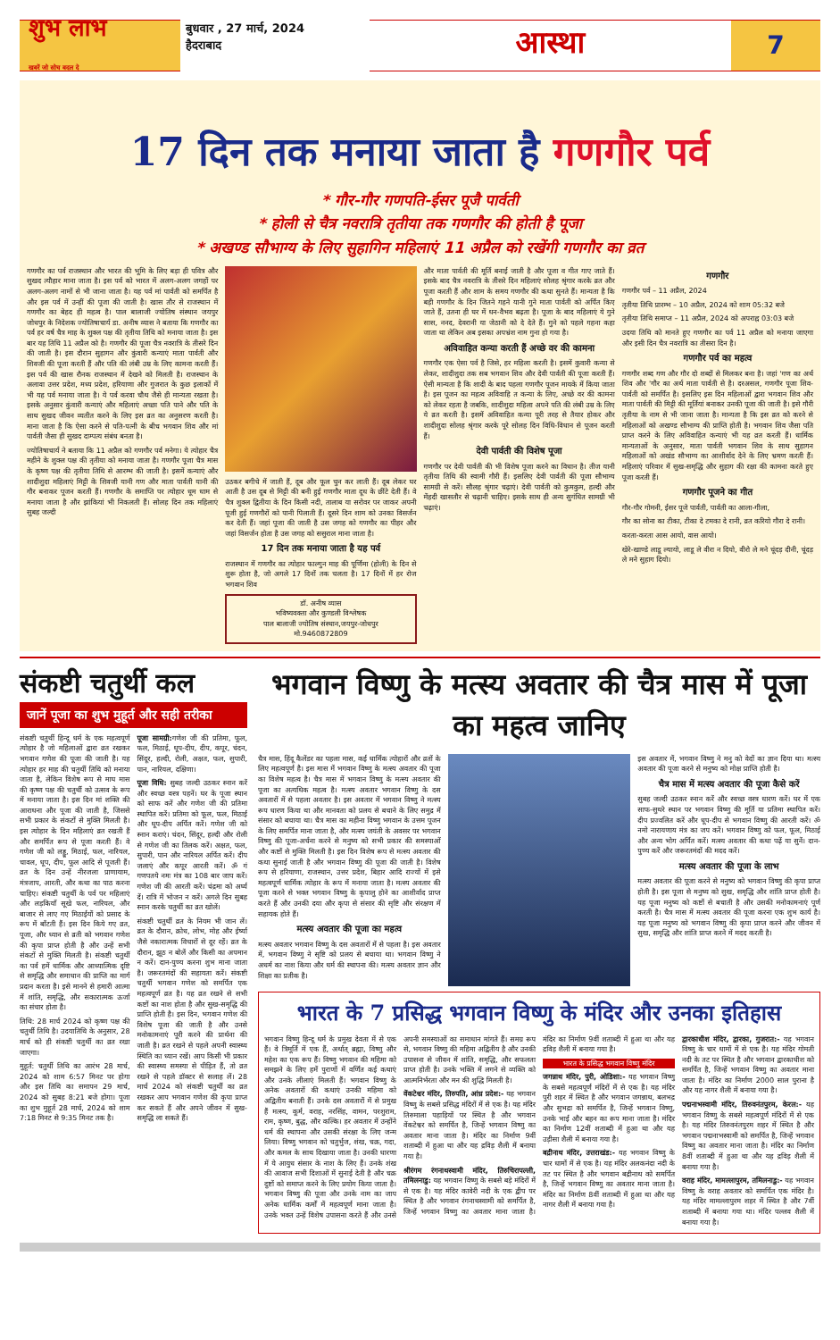शुभ लाभ
खबरें जो सोच बदल दे
बुधवार , 27 मार्च, 2024
हैदराबाद
आस्था
7
17 दिन तक मनाया जाता है गणगौर पर्व
* गौर-गौर गणपति-ईसर पूजै पार्वती
* होली से चैत्र नवरात्रि तृतीया तक गणगौर की होती है पूजा
* अखण्ड सौभाग्य के लिए सुहागिन महिलाएं 11 अप्रैल को रखेंगी गणगौर का व्रत
गणगौर का पर्व राजस्थान और भारत की भूमि के लिए बड़ा ही पवित्र और सुखद त्यौहार माना जाता है। इस पर्व को भारत में अलग-अलग जगहों पर अलग-अलग नामों से भी जाना जाता है। यह पर्व मां पार्वती को समर्पित है और इस पर्व में उन्हीं की पूजा की जाती है। खास तौर से राजस्थान में गणगौर का बेहद ही महत्व है। पाल बालाजी ज्योतिष संस्थान जयपुर जोधपुर के निदेशक ज्योतिषाचार्य डा. अनीष व्यास ने बताया कि गणगौर का पर्व हर वर्ष चैत्र माह के शुक्ल पक्ष की तृतीया तिथि को मनाया जाता है। इस बार यह तिथि 11 अप्रैल को है। गणगौर की पूजा चैत्र नवरात्रि के तीसरे दिन की जाती है। इस दौरान सुहागन और कुंवारी कन्याएं माता पार्वती और शिवजी की पूजा करती हैं और पति की लंबी उम्र के लिए कामना करती हैं। इस पर्व की खास रौनक राजस्थान में देखने को मिलती है। राजस्थान के अलावा उत्तर प्रदेश, मध्य प्रदेश, हरियाणा और गुजरात के कुछ इलाकों में भी यह पर्व मनाया जाता है। ये पर्व करवा चौथ जैसे ही मान्यता रखता है। इसके अनुसार कुंवारी कन्याएं और महिलाएं अच्छा पति पाने और पति के साथ सुखद जीवन व्यतीत करने के लिए इस व्रत का अनुसरण करती है। माना जाता है कि ऐसा करने से पति-पत्नी के बीच भगवान शिव और मां पार्वती जैसा ही सुखद दाम्पत्य संबंध बनता है।
ज्योतिषाचार्य ने बताया कि 11 अप्रैल को गणगौर पर्व मनेगा। ये त्योहार चैत्र महीने के शुक्ल पक्ष की तृतीया को मनाया जाता है। गणगौर पूजा चैत्र मास के कृष्ण पक्ष की तृतीया तिथि से आरम्भ की जाती है। इसमें कन्याएं और शादीशुदा महिलाएं मिट्टी के शिवजी यानी गण और माता पार्वती यानी की गौर बनाकर पूजन करती हैं। गणगौर के समाप्ति पर त्योहार धूम धाम से मनाया जाता है और झांकियां भी निकलती हैं। सोलह दिन तक महिलाएं सुबह जल्दी
उठकर बगीचे में जाती हैं, दूब और फूल चुन कर लाती हैं। दूब लेकर घर आती है उस दूब से मिट्टी की बनी हुई गणगौर माता दूध के छींटे देती हैं। वे चैत्र शुक्ल द्वितीया के दिन किसी नदी, तालाब या सरोवर पर जाकर अपनी पूजी हुई गणगौरों को पानी पिलाती हैं। दूसरे दिन शाम को उनका विसर्जन कर देती हैं। जहां पूजा की जाती है उस जगह को गणगौर का पीहर और जहां विसर्जन होता है उस जगह को ससुराल माना जाता है।
17 दिन तक मनाया जाता है यह पर्व
राजस्थान में गणगौर का त्योहार फाल्गुन माह की पूर्णिमा (होली) के दिन से शुरू होता है, जो अगले 17 दिनों तक चलता है। 17 दिनों में हर रोज भगवान शिव
डॉ. अनीष व्यास
भविष्यवक्ता और कुण्डली विश्लेषक
पाल बालाजी ज्योतिष संस्थान,जयपुर-जोधपुर
मो.9460872809
और माता पार्वती की मूर्ति बनाई जाती है और पूजा व गीत गाए जाते हैं। इसके बाद चैत्र नवरात्रि के तीसरे दिन महिलाएं सोलह श्रृंगार करके व्रत और पूजा करती हैं और शाम के समय गणगौर की कथा सुनते हैं। मान्यता है कि बड़ी गणगौर के दिन जितने गहने यानी गुने माता पार्वती को अर्पित किए जाते हैं, उतना ही घर में धन-वैभव बढ़ता है। पूजा के बाद महिलाएं ये गुने सास, ननद, देवरानी या जेठानी को दे देते हैं। गुने को पहले गहना कहा जाता था लेकिन अब इसका अपभ्रंश नाम गुना हो गया है।
अविवाहित कन्या करती हैं अच्छे वर की कामना
गणगौर एक ऐसा पर्व है जिसे, हर महिला करती है। इसमें कुवारी कन्या से लेकर, शादीशुदा तक सब भगवान शिव और देवी पार्वती की पूजा करती हैं। ऐसी मान्यता है कि शादी के बाद पहला गणगौर पूजन मायके में किया जाता है। इस पूजन का महत्व अविवाहि त कन्या के लिए, अच्छे वर की कामना को लेकर रहता है जबकि, शादीशुदा महिला अपने पति की लंबी उम्र के लिए ये व्रत करती है। इसमें अविवाहित कन्या पूरी तरह से तैयार होकर और शादीशुदा सोलह श्रृंगार करके पूरे सोलह दिन विधि-विधान से पूजन करती हैं।
देवी पार्वती की विशेष पूजा
गणगौर पर देवी पार्वती की भी विशेष पूजा करने का विधान है। तीज यानी तृतीया तिथि की स्वामी गौरी हैं। इसलिए देवी पार्वती की पूजा सौभाग्य सामग्री से करें। सौलह श्रृंगार चढ़ाएं। देवी पार्वती को कुमकुम, हल्दी और मेंहदी खासतौर से चढ़ानी चाहिए। इसके साथ ही अन्य सुगंधित सामग्री भी चढ़ाएं।
गणगौर
गणगौर पर्व – 11 अप्रैल, 2024
तृतीया तिथि प्रारम्भ – 10 अप्रैल, 2024 को शाम 05:32 बजे
तृतीया तिथि समाप्त – 11 अप्रैल, 2024 को अपराह्न 03:03 बजे
उदया तिथि को मानते हुए गणगौर का पर्व 11 अप्रैल को मनाया जाएगा और इसी दिन चैत्र नवरात्रि का तीसरा दिन है।
गणगौर पर्व का महत्व
गणगौर शब्द गण और गौर दो शब्दों से मिलकर बना है। जहां 'गण का अर्थ शिव और 'गौर का अर्थ माता पार्वती से है। दरअसल, गणगौर पूजा शिव-पार्वती को समर्पित है। इसलिए इस दिन महिलाओं द्वारा भगवान शिव और माता पार्वती की मिट्टी की मूर्तियां बनाकर उनकी पूजा की जाती है। इसे गौरी तृतीया के नाम से भी जाना जाता है। मान्यता है कि इस व्रत को करने से महिलाओं को अखण्ड सौभाग्य की प्राप्ति होती है। भगवान शिव जैसा पति प्राप्त करने के लिए अविवाहित कन्याएं भी यह व्रत करती हैं। धार्मिक मान्यताओं के अनुसार, माता पार्वती भगवान शिव के साथ सुहागन महिलाओं को अखंड सौभाग्य का आशीर्वाद देने के लिए भ्रमण करती हैं। महिलाएं परिवार में सुख-समृद्धि और सुहाग की रक्षा की कामना करते हुए पूजा करती हैं।
गणगौर पूजने का गीत
गौर-गौर गोमनी, ईसर पूजे पार्वती, पार्वती का आला-गीला,
गौर का सोना का टीका, टीका दे टमका दे रानी, व्रत करियो गौरा दे रानी।
करता-करता आस आयो, वास आयो।
खेरे-खाण्डे लाडू ल्यायो, लाडू ले वीरा न दियो, वीरो ले मने चूंदड़ दीनी, चूंदड़ ले मने सुहाग दियो।
संकष्टी चतुर्थी कल
जानें पूजा का शुभ मुहूर्त और सही तरीका
संकष्टी चतुर्थी हिन्दू धर्म के एक महत्वपूर्ण त्योहार है जो महिलाओं द्वारा व्रत रखकर भगवान गणेश की पूजा की जाती है। यह त्योहार हर माह की चतुर्थी तिथि को मनाया जाता है, लेकिन विशेष रूप से माघ मास की कृष्ण पक्ष की चतुर्थी को उत्सव के रूप में मनाया जाता है। इस दिन मां शक्ति की आराधना और पूजा की जाती है, जिससे सभी प्रकार के संकटों से मुक्ति मिलती है। इस त्योहार के दिन महिलाएं व्रत रखती हैं और समर्पित रूप से पूजा करती हैं। वे गणेश जी को लड्डू, मिठाई, फल, नारियल, चावल, धूप, दीप, फूल आदि से पूजती हैं। व्रत के दिन उन्हें नीरजला प्राणायाम, मंत्रजाप, आरती, और कथा का पाठ करना चाहिए। संकष्टी चतुर्थी के पर्व पर महिलाएं और लड़कियाँ सूखे फल, नारियल, और बाजार से लाए गए मिठाईयों को प्रसाद के रूप में बाँटती हैं। इस दिन किये गए व्रत, पूजा, और ध्यान से व्रती को भगवान गणेश की कृपा प्राप्त होती है और उन्हें सभी संकटों से मुक्ति मिलती है। संकष्टी चतुर्थी का पर्व हमें धार्मिक और आध्यात्मिक दृष्टि से समृद्धि और समाधान की प्राप्ति का मार्ग प्रदान करता है। इसे मानने से हमारी आत्मा में शांति, समृद्धि, और सकारात्मक ऊर्जा का संचार होता है।
तिथि: 28 मार्च 2024 को कृष्ण पक्ष की चतुर्थी तिथि है। उदयातिथि के अनुसार, 28 मार्च को ही संकष्टी चतुर्थी का व्रत रखा जाएगा।
मुहूर्त: चतुर्थी तिथि का आरंभ 28 मार्च, 2024 को शाम 6:57 मिनट पर होगा और इस तिथि का समापन 29 मार्च, 2024 को सुबह 8:21 बजे होगा। पूजा का शुभ मुहूर्त 28 मार्च, 2024 को शाम 7:18 मिनट से 9:35 मिनट तक है।
पूजा सामग्री: गणेश जी की प्रतिमा, फूल, फल, मिठाई, धूप-दीप, दीप, कपूर, चंदन, सिंदूर, हल्दी, रोली, अक्षत, फल, सुपारी, पान, नारियल, दक्षिणा।
पूजा विधि: सुबह जल्दी उठकर स्नान करें और स्वच्छ वस्त्र पहनें। घर के पूजा स्थान को साफ करें और गणेश जी की प्रतिमा स्थापित करें। प्रतिमा को फूल, फल, मिठाई और धूप-दीप अर्पित करें। गणेश जी को स्नान कराएं। चंदन, सिंदूर, हल्दी और रोली से गणेश जी का तिलक करें। अक्षत, फल, सुपारी, पान और नारियल अर्पित करें। दीप जलाएं और कपूर आरती करें। ॐ गं गणपतये नमः मंत्र का 108 बार जाप करें। गणेश जी की आरती करें। चंद्रमा को अर्घ्य दें। रात्रि में भोजन न करें। अगले दिन सुबह स्नान करके चतुर्थी का व्रत खोलें।
संकष्टी चतुर्थी व्रत के नियम भी जान लें। व्रत के दौरान, क्रोध, लोभ, मोह और ईर्ष्या जैसे नकारात्मक विचारों से दूर रहें। व्रत के दौरान, झूठ न बोलें और किसी का अपमान न करें। दान-पुण्य करना शुभ माना जाता है। जरूरतमंदों की सहायता करें। संकष्टी चतुर्थी भगवान गणेश को समर्पित एक महत्वपूर्ण व्रत है। यह व्रत रखने से सभी कष्टों का नाश होता है और सुख-समृद्धि की प्राप्ति होती है। इस दिन, भगवान गणेश की विशेष पूजा की जाती है और उनसे मनोकामनाएं पूरी करने की प्रार्थना की जाती है। व्रत रखने से पहले अपनी स्वास्थ्य स्थिति का ध्यान रखें। आप किसी भी प्रकार की स्वास्थ्य समस्या से पीड़ित हैं, तो व्रत रखने से पहले डॉक्टर से सलाह लें। 28 मार्च 2024 को संकष्टी चतुर्थी का व्रत रखकर आप भगवान गणेश की कृपा प्राप्त कर सकते हैं और अपने जीवन में सुख-समृद्धि ला सकते हैं।
भगवान विष्णु के मत्स्य अवतार की चैत्र मास में पूजा का महत्व जानिए
चैत्र मास, हिंदू कैलेंडर का पहला मास, कई धार्मिक त्योहारों और व्रतों के लिए महत्वपूर्ण है। इस मास में भगवान विष्णु के मत्स्य अवतार की पूजा का विशेष महत्व है। चैत्र मास में भगवान विष्णु के मत्स्य अवतार की पूजा का अत्यधिक महत्व है। मत्स्य अवतार भगवान विष्णु के दस अवतारों में से पहला अवतार है। इस अवतार में भगवान विष्णु ने मत्स्य रूप धारण किया था और मानवता को प्रलय से बचाने के लिए समुद्र में संसार को बचाया था। चैत्र मास का महीना विष्णु भगवान के उत्तम पूजन के लिए समर्पित माना जाता है, और मत्स्य जयंती के अवसर पर भगवान विष्णु की पूजा-अर्चना करने से मनुष्य को सभी प्रकार की समस्याओं और कष्टों से मुक्ति मिलती है। इस दिन विशेष रूप से मत्स्य अवतार की कथा सुनाई जाती है और भगवान विष्णु की पूजा की जाती है। विशेष रूप से हरियाणा, राजस्थान, उत्तर प्रदेश, बिहार आदि राज्यों में इसे महत्वपूर्ण धार्मिक त्योहार के रूप में मनाया जाता है। मत्स्य अवतार की पूजा करने से भक्त भगवान विष्णु के कृपालु होने का आशीर्वाद प्राप्त करते हैं और उनकी दया और कृपा से संसार की सृष्टि और संरक्षण में सहायक होते हैं।
मत्स्य अवतार की पूजा का महत्व
मत्स्य अवतार भगवान विष्णु के दस अवतारों में से पहला है। इस अवतार में, भगवान विष्णु ने सृष्टि को प्रलय से बचाया था। भगवान विष्णु ने अधर्म का नाश किया और धर्म की स्थापना की। मत्स्य अवतार ज्ञान और शिक्षा का प्रतीक है।
इस अवतार में, भगवान विष्णु ने मनु को वेदों का ज्ञान दिया था। मत्स्य अवतार की पूजा करने से मनुष्य को मोक्ष प्राप्ति होती है।
चैत्र मास में मत्स्य अवतार की पूजा कैसे करें
सुबह जल्दी उठकर स्नान करें और स्वच्छ वस्त्र धारण करें। घर में एक साफ-सुथरे स्थान पर भगवान विष्णु की मूर्ति या प्रतिमा स्थापित करें। दीप प्रज्वलित करें और धूप-दीप से भगवान विष्णु की आरती करें। ॐ नमो नारायणाय मंत्र का जप करें। भगवान विष्णु को फल, फूल, मिठाई और अन्य भोग अर्पित करें। मत्स्य अवतार की कथा पढ़ें या सुनें। दान-पुण्य करें और जरूरतमंदों की मदद करें।
मत्स्य अवतार की पूजा के लाभ
मत्स्य अवतार की पूजा करने से मनुष्य को भगवान विष्णु की कृपा प्राप्त होती है। इस पूजा से मनुष्य को सुख, समृद्धि और शांति प्राप्त होती है। यह पूजा मनुष्य को कष्टों से बचाती है और उसकी मनोकामनाएं पूर्ण करती है। चैत्र मास में मत्स्य अवतार की पूजा करना एक शुभ कार्य है। यह पूजा मनुष्य को भगवान विष्णु की कृपा प्राप्त करने और जीवन में सुख, समृद्धि और शांति प्राप्त करने में मदद करती है।
भारत के 7 प्रसिद्ध भगवान विष्णु के मंदिर और उनका इतिहास
भगवान विष्णु हिन्दू धर्म के प्रमुख देवता में से एक हैं। वे त्रिमूर्ति में एक हैं, अर्थात् ब्रह्मा, विष्णु और महेश का एक रूप हैं। विष्णु भगवान की महिमा को समझने के लिए हमें पुराणों में वर्णित कई कथाएं और उनके लीलाएं मिलती हैं। भगवान विष्णु के अनेक अवतारों की कथाएं उनकी महिमा को अद्वितीय बनाती हैं। उनके दस अवतारों में से प्रमुख हैं मत्स्य, कूर्म, वराह, नरसिंह, वामन, परशुराम, राम, कृष्ण, बुद्ध, और कल्कि। हर अवतार में उन्होंने धर्म की स्थापना और उसकी संरक्षा के लिए जन्म लिया। विष्णु भगवान को चतुर्भुज, शंख, चक्र, गदा, और कमल के साथ दिखाया जाता है। उनकी धारणा में ये आयुध संसार के नाश के लिए हैं। उनके शंख की आवाज सभी दिशाओं में सुनाई देती है और चक्र दुष्टों को समाप्त करने के लिए प्रयोग किया जाता है। भगवान विष्णु की पूजा और उनके नाम का जाप अनेक धार्मिक कर्मों में महत्वपूर्ण माना जाता है। उनके भक्त उन्हें विशेष उपासना करते हैं और उनसे अपनी समस्याओं का समाधान मांगते हैं। समग्र रूप से, भगवान विष्णु की महिमा अद्वितीय है और उनकी उपासना से जीवन में शांति, समृद्धि, और सफलता प्राप्त होती है। उनके भक्ति में लगने से व्यक्ति को आत्मनिर्भरता और मन की शुद्धि मिलती है।
वेंकटेश्वर मंदिर, तिरुपति, आंध्र प्रदेश:- यह भगवान विष्णु के सबसे प्रसिद्ध मंदिरों में से एक है। यह मंदिर तिरुमाला पहाड़ियों पर स्थित है और भगवान वेंकटेश्वर को समर्पित है, जिन्हें भगवान विष्णु का अवतार माना जाता है। मंदिर का निर्माण 9वीं शताब्दी में हुआ था और यह द्रविड़ शैली में बनाया गया है।
श्रीरंगम रंगनाथस्वामी मंदिर, तिरुचिरापल्ली, तमिलनाडु: यह भगवान विष्णु के सबसे बड़े मंदिरों में से एक है। यह मंदिर कावेरी नदी के एक द्वीप पर स्थित है और भगवान रंगनाथस्वामी को समर्पित है, जिन्हें भगवान विष्णु का अवतार माना जाता है। मंदिर का निर्माण 9वीं शताब्दी में हुआ था और यह द्रविड़ शैली में बनाया गया है।
भारत के प्रसिद्ध भगवान विष्णु मंदिर
जगन्नाथ मंदिर, पुरी, ओडिशा:- यह भगवान विष्णु के सबसे महत्वपूर्ण मंदिरों में से एक है। यह मंदिर पुरी शहर में स्थित है और भगवान जगन्नाथ, बलभद्र और सुभद्रा को समर्पित है, जिन्हें भगवान विष्णु, उनके भाई और बहन का रूप माना जाता है। मंदिर का निर्माण 12वीं शताब्दी में हुआ था और यह उड़ीसा शैली में बनाया गया है।
बद्रीनाथ मंदिर, उत्तराखंड:- यह भगवान विष्णु के चार धामों में से एक है। यह मंदिर अलकनंदा नदी के तट पर स्थित है और भगवान बद्रीनाथ को समर्पित है, जिन्हें भगवान विष्णु का अवतार माना जाता है। मंदिर का निर्माण 8वीं शताब्दी में हुआ था और यह नागर शैली में बनाया गया है।
द्वारकाधीश मंदिर, द्वारका, गुजरात:- यह भगवान विष्णु के चार धामों में से एक है। यह मंदिर गोमती नदी के तट पर स्थित है और भगवान द्वारकाधीश को समर्पित है, जिन्हें भगवान विष्णु का अवतार माना जाता है। मंदिर का निर्माण 2000 साल पुराना है और यह नागर शैली में बनाया गया है।
पद्मनाभस्वामी मंदिर, तिरुवनंतपुरम, केरल:- यह भगवान विष्णु के सबसे महत्वपूर्ण मंदिरों में से एक है। यह मंदिर तिरुवनंतपुरम शहर में स्थित है और भगवान पद्मनाभस्वामी को समर्पित है, जिन्हें भगवान विष्णु का अवतार माना जाता है। मंदिर का निर्माण 8वीं शताब्दी में हुआ था और यह द्रविड़ शैली में बनाया गया है।
वराह मंदिर, मामल्लापुरम, तमिलनाडु:- यह भगवान विष्णु के वराह अवतार को समर्पित एक मंदिर है। यह मंदिर मामल्लापुरम शहर में स्थित है और 7वीं शताब्दी में बनाया गया था। मंदिर पल्लव शैली में बनाया गया है।